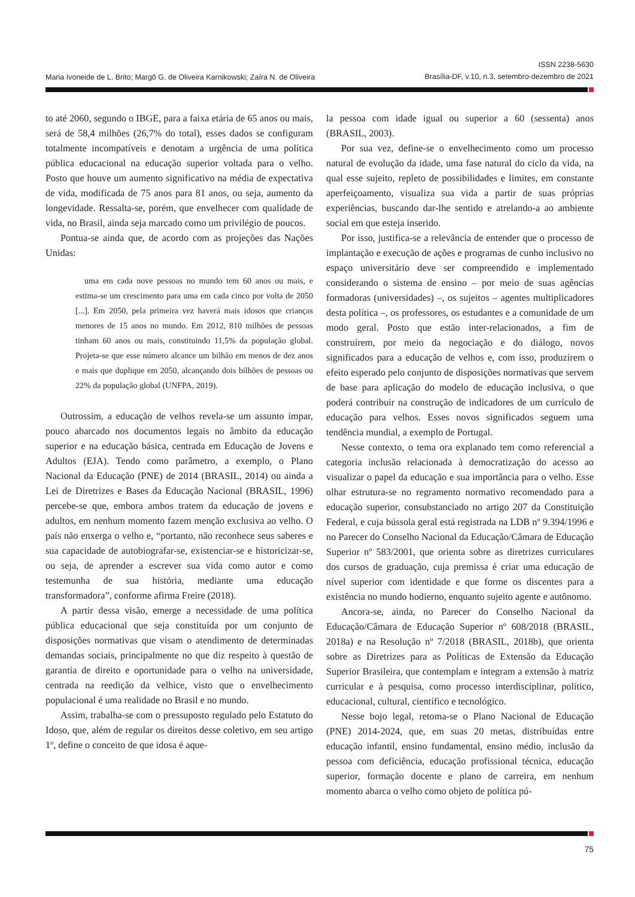ISSN 2238-5630
Brasília-DF, v.10, n.3, setembro-dezembro de 2021
Maria Ivoneide de L. Brito; Margô G. de Oliveira Karnikowski; Zaíra N. de Oliveira
to até 2060, segundo o IBGE, para a faixa etária de 65 anos ou mais, será de 58,4 milhões (26,7% do total), esses dados se configuram totalmente incompatíveis e denotam a urgência de uma política pública educacional na educação superior voltada para o velho. Posto que houve um aumento significativo na média de expectativa de vida, modificada de 75 anos para 81 anos, ou seja, aumento da longevidade. Ressalta-se, porém, que envelhecer com qualidade de vida, no Brasil, ainda seja marcado como um privilégio de poucos.
Pontua-se ainda que, de acordo com as projeções das Nações Unidas:
uma em cada nove pessoas no mundo tem 60 anos ou mais, e estima-se um crescimento para uma em cada cinco por volta de 2050 [...]. Em 2050, pela primeira vez haverá mais idosos que crianças menores de 15 anos no mundo. Em 2012, 810 milhões de pessoas tinham 60 anos ou mais, constituindo 11,5% da população global. Projeta-se que esse número alcance um bilhão em menos de dez anos e mais que duplique em 2050, alcançando dois bilhões de pessoas ou 22% da população global (UNFPA, 2019).
Outrossim, a educação de velhos revela-se um assunto ímpar, pouco abarcado nos documentos legais no âmbito da educação superior e na educação básica, centrada em Educação de Jovens e Adultos (EJA). Tendo como parâmetro, a exemplo, o Plano Nacional da Educação (PNE) de 2014 (BRASIL, 2014) ou ainda a Lei de Diretrizes e Bases da Educação Nacional (BRASIL, 1996) percebe-se que, embora ambos tratem da educação de jovens e adultos, em nenhum momento fazem menção exclusiva ao velho. O país não enxerga o velho e, “portanto, não reconhece seus saberes e sua capacidade de autobiografar-se, existenciar-se e historicizar-se, ou seja, de aprender a escrever sua vida como autor e como testemunha de sua história, mediante uma educação transformadora”, conforme afirma Freire (2018).
A partir dessa visão, emerge a necessidade de uma política pública educacional que seja constituída por um conjunto de disposições normativas que visam o atendimento de determinadas demandas sociais, principalmente no que diz respeito à questão de garantia de direito e oportunidade para o velho na universidade, centrada na reedição da velhice, visto que o envelhecimento populacional é uma realidade no Brasil e no mundo.
Assim, trabalha-se com o pressuposto regulado pelo Estatuto do Idoso, que, além de regular os direitos desse coletivo, em seu artigo 1º, define o conceito de que idosa é aque-
la pessoa com idade igual ou superior a 60 (sessenta) anos (BRASIL, 2003).
Por sua vez, define-se o envelhecimento como um processo natural de evolução da idade, uma fase natural do ciclo da vida, na qual esse sujeito, repleto de possibilidades e limites, em constante aperfeiçoamento, visualiza sua vida a partir de suas próprias experiências, buscando dar-lhe sentido e atrelando-a ao ambiente social em que esteja inserido.
Por isso, justifica-se a relevância de entender que o processo de implantação e execução de ações e programas de cunho inclusivo no espaço universitário deve ser compreendido e implementado considerando o sistema de ensino – por meio de suas agências formadoras (universidades) –, os sujeitos – agentes multiplicadores desta política –, os professores, os estudantes e a comunidade de um modo geral. Posto que estão inter-relacionados, a fim de construírem, por meio da negociação e do diálogo, novos significados para a educação de velhos e, com isso, produzirem o efeito esperado pelo conjunto de disposições normativas que servem de base para aplicação do modelo de educação inclusiva, o que poderá contribuir na construção de indicadores de um currículo de educação para velhos. Esses novos significados seguem uma tendência mundial, a exemplo de Portugal.
Nesse contexto, o tema ora explanado tem como referencial a categoria inclusão relacionada à democratização do acesso ao visualizar o papel da educação e sua importância para o velho. Esse olhar estrutura-se no regramento normativo recomendado para a educação superior, consubstanciado no artigo 207 da Constituição Federal, e cuja bússola geral está registrada na LDB nº 9.394/1996 e no Parecer do Conselho Nacional da Educação/Câmara de Educação Superior nº 583/2001, que orienta sobre as diretrizes curriculares dos cursos de graduação, cuja premissa é criar uma educação de nível superior com identidade e que forme os discentes para a existência no mundo hodierno, enquanto sujeito agente e autônomo.
Ancora-se, ainda, no Parecer do Conselho Nacional da Educação/Câmara de Educação Superior nº 608/2018 (BRASIL, 2018a) e na Resolução nº 7/2018 (BRASIL, 2018b), que orienta sobre as Diretrizes para as Políticas de Extensão da Educação Superior Brasileira, que contemplam e integram a extensão à matriz curricular e à pesquisa, como processo interdisciplinar, político, educacional, cultural, científico e tecnológico.
Nesse bojo legal, retoma-se o Plano Nacional de Educação (PNE) 2014-2024, que, em suas 20 metas, distribuídas entre educação infantil, ensino fundamental, ensino médio, inclusão da pessoa com deficiência, educação profissional técnica, educação superior, formação docente e plano de carreira, em nenhum momento abarca o velho como objeto de política pú-
75